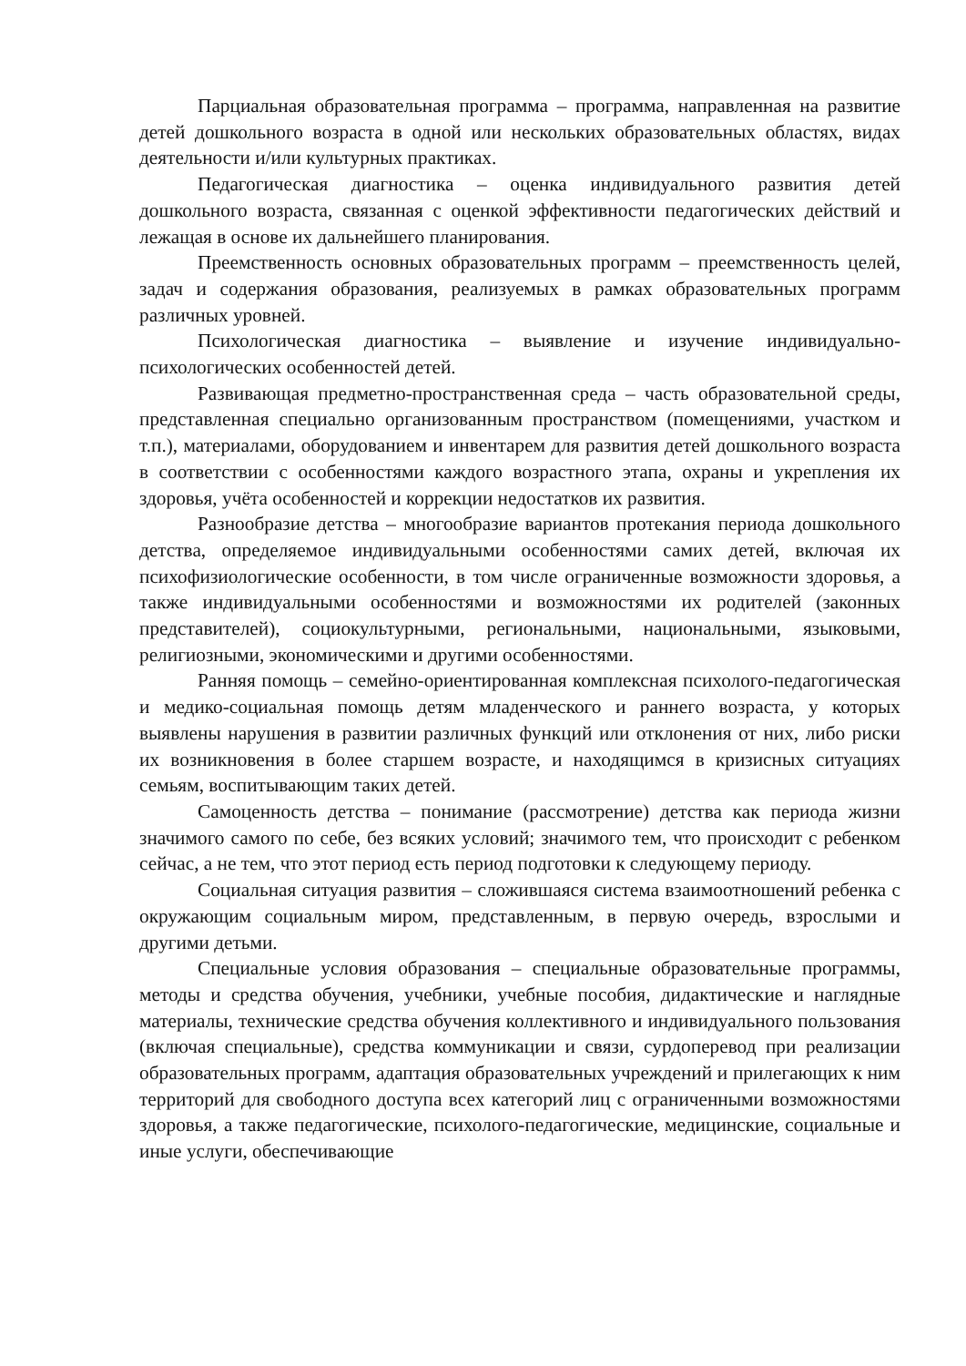Парциальная образовательная программа – программа, направленная на развитие детей дошкольного возраста в одной или нескольких образовательных областях, видах деятельности и/или культурных практиках.
Педагогическая диагностика – оценка индивидуального развития детей дошкольного возраста, связанная с оценкой эффективности педагогических действий и лежащая в основе их дальнейшего планирования.
Преемственность основных образовательных программ – преемственность целей, задач и содержания образования, реализуемых в рамках образовательных программ различных уровней.
Психологическая диагностика – выявление и изучение индивидуально-психологических особенностей детей.
Развивающая предметно-пространственная среда – часть образовательной среды, представленная специально организованным пространством (помещениями, участком и т.п.), материалами, оборудованием и инвентарем для развития детей дошкольного возраста в соответствии с особенностями каждого возрастного этапа, охраны и укрепления их здоровья, учёта особенностей и коррекции недостатков их развития.
Разнообразие детства – многообразие вариантов протекания периода дошкольного детства, определяемое индивидуальными особенностями самих детей, включая их психофизиологические особенности, в том числе ограниченные возможности здоровья, а также индивидуальными особенностями и возможностями их родителей (законных представителей), социокультурными, региональными, национальными, языковыми, религиозными, экономическими и другими особенностями.
Ранняя помощь – семейно-ориентированная комплексная психолого-педагогическая и медико-социальная помощь детям младенческого и раннего возраста, у которых выявлены нарушения в развитии различных функций или отклонения от них, либо риски их возникновения в более старшем возрасте, и находящимся в кризисных ситуациях семьям, воспитывающим таких детей.
Самоценность детства – понимание (рассмотрение) детства как периода жизни значимого самого по себе, без всяких условий; значимого тем, что происходит с ребенком сейчас, а не тем, что этот период есть период подготовки к следующему периоду.
Социальная ситуация развития – сложившаяся система взаимоотношений ребенка с окружающим социальным миром, представленным, в первую очередь, взрослыми и другими детьми.
Специальные условия образования – специальные образовательные программы, методы и средства обучения, учебники, учебные пособия, дидактические и наглядные материалы, технические средства обучения коллективного и индивидуального пользования (включая специальные), средства коммуникации и связи, сурдоперевод при реализации образовательных программ, адаптация образовательных учреждений и прилегающих к ним территорий для свободного доступа всех категорий лиц с ограниченными возможностями здоровья, а также педагогические, психолого-педагогические, медицинские, социальные и иные услуги, обеспечивающие